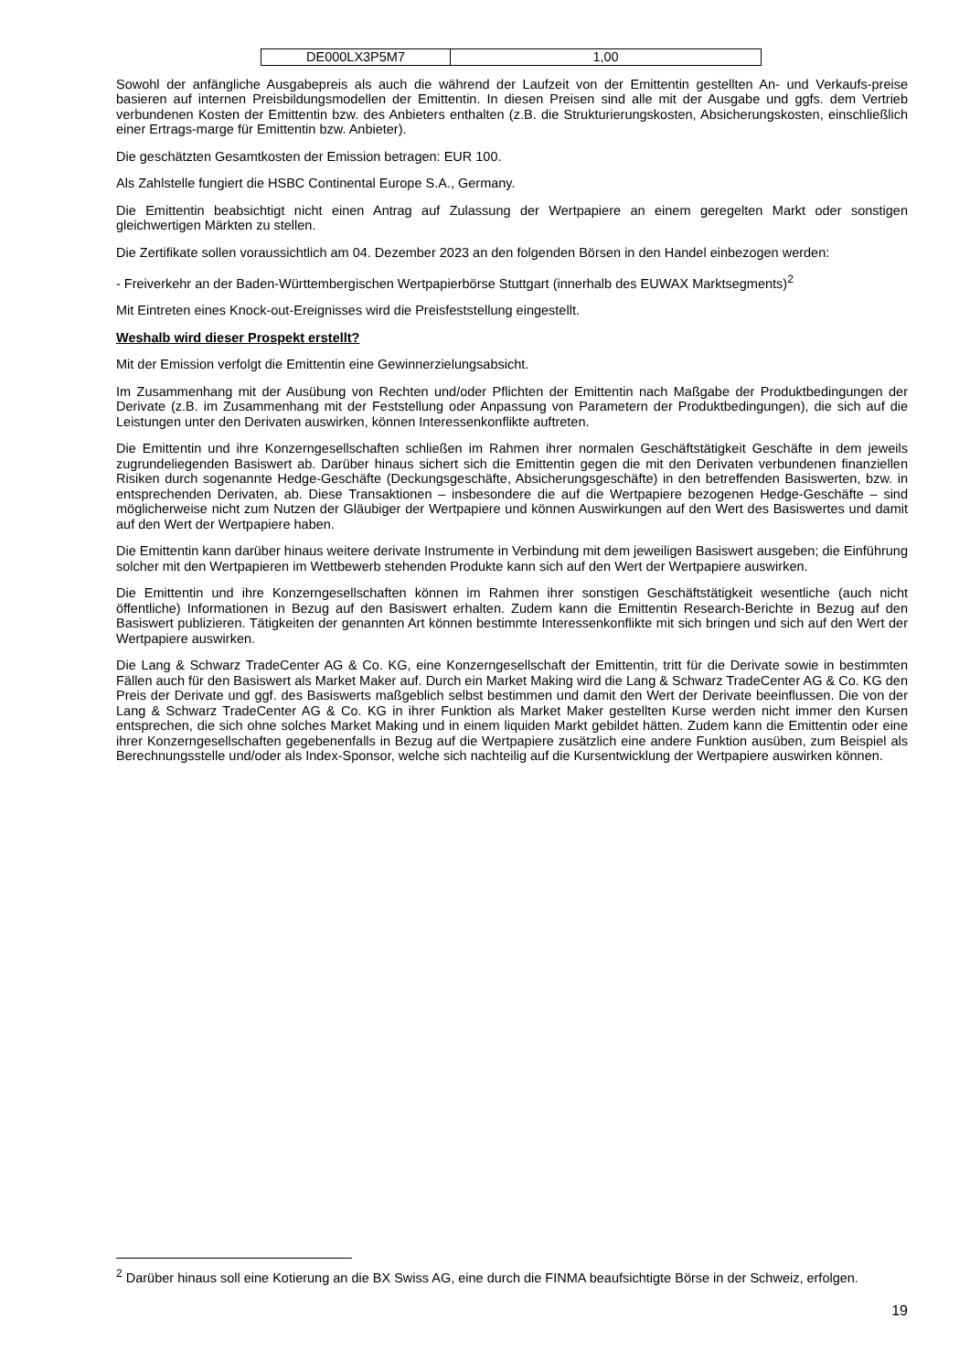| DE000LX3P5M7 | 1,00 |
Sowohl der anfängliche Ausgabepreis als auch die während der Laufzeit von der Emittentin gestellten An- und Verkaufs-preise basieren auf internen Preisbildungsmodellen der Emittentin. In diesen Preisen sind alle mit der Ausgabe und ggfs. dem Vertrieb verbundenen Kosten der Emittentin bzw. des Anbieters enthalten (z.B. die Strukturierungskosten, Absicherungskosten, einschließlich einer Ertrags-marge für Emittentin bzw. Anbieter).
Die geschätzten Gesamtkosten der Emission betragen: EUR 100.
Als Zahlstelle fungiert die HSBC Continental Europe S.A., Germany.
Die Emittentin beabsichtigt nicht einen Antrag auf Zulassung der Wertpapiere an einem geregelten Markt oder sonstigen gleichwertigen Märkten zu stellen.
Die Zertifikate sollen voraussichtlich am 04. Dezember 2023 an den folgenden Börsen in den Handel einbezogen werden:
- Freiverkehr an der Baden-Württembergischen Wertpapierbörse Stuttgart (innerhalb des EUWAX Marktsegments)<sup>2</sup>
Mit Eintreten eines Knock-out-Ereignisses wird die Preisfeststellung eingestellt.
Weshalb wird dieser Prospekt erstellt?
Mit der Emission verfolgt die Emittentin eine Gewinnerzielungsabsicht.
Im Zusammenhang mit der Ausübung von Rechten und/oder Pflichten der Emittentin nach Maßgabe der Produktbedingungen der Derivate (z.B. im Zusammenhang mit der Feststellung oder Anpassung von Parametern der Produktbedingungen), die sich auf die Leistungen unter den Derivaten auswirken, können Interessenkonflikte auftreten.
Die Emittentin und ihre Konzerngesellschaften schließen im Rahmen ihrer normalen Geschäftstätigkeit Geschäfte in dem jeweils zugrundeliegenden Basiswert ab. Darüber hinaus sichert sich die Emittentin gegen die mit den Derivaten verbundenen finanziellen Risiken durch sogenannte Hedge-Geschäfte (Deckungsgeschäfte, Absicherungsgeschäfte) in den betreffenden Basiswerten, bzw. in entsprechenden Derivaten, ab. Diese Transaktionen – insbesondere die auf die Wertpapiere bezogenen Hedge-Geschäfte – sind möglicherweise nicht zum Nutzen der Gläubiger der Wertpapiere und können Auswirkungen auf den Wert des Basiswertes und damit auf den Wert der Wertpapiere haben.
Die Emittentin kann darüber hinaus weitere derivate Instrumente in Verbindung mit dem jeweiligen Basiswert ausgeben; die Einführung solcher mit den Wertpapieren im Wettbewerb stehenden Produkte kann sich auf den Wert der Wertpapiere auswirken.
Die Emittentin und ihre Konzerngesellschaften können im Rahmen ihrer sonstigen Geschäftstätigkeit wesentliche (auch nicht öffentliche) Informationen in Bezug auf den Basiswert erhalten. Zudem kann die Emittentin Research-Berichte in Bezug auf den Basiswert publizieren. Tätigkeiten der genannten Art können bestimmte Interessenkonflikte mit sich bringen und sich auf den Wert der Wertpapiere auswirken.
Die Lang & Schwarz TradeCenter AG & Co. KG, eine Konzerngesellschaft der Emittentin, tritt für die Derivate sowie in bestimmten Fällen auch für den Basiswert als Market Maker auf. Durch ein Market Making wird die Lang & Schwarz TradeCenter AG & Co. KG den Preis der Derivate und ggf. des Basiswerts maßgeblich selbst bestimmen und damit den Wert der Derivate beeinflussen. Die von der Lang & Schwarz TradeCenter AG & Co. KG in ihrer Funktion als Market Maker gestellten Kurse werden nicht immer den Kursen entsprechen, die sich ohne solches Market Making und in einem liquiden Markt gebildet hätten. Zudem kann die Emittentin oder eine ihrer Konzerngesellschaften gegebenenfalls in Bezug auf die Wertpapiere zusätzlich eine andere Funktion ausüben, zum Beispiel als Berechnungsstelle und/oder als Index-Sponsor, welche sich nachteilig auf die Kursentwicklung der Wertpapiere auswirken können.
<sup>2</sup> Darüber hinaus soll eine Kotierung an die BX Swiss AG, eine durch die FINMA beaufsichtigte Börse in der Schweiz, erfolgen.
19